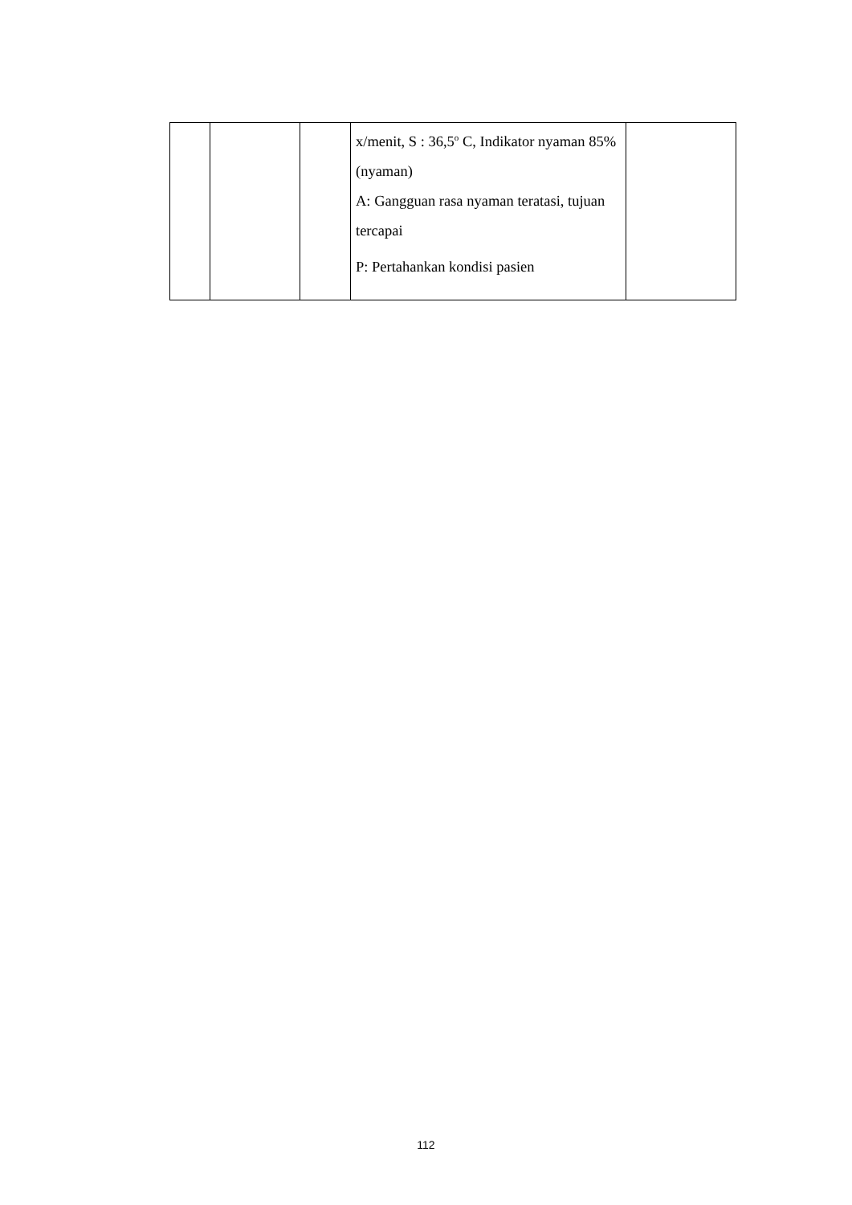| | | | x/menit, S : 36,5<sup>o</sup> C, Indikator nyaman 85% (nyaman) A: Gangguan rasa nyaman teratasi, tujuan tercapai P: Pertahankan kondisi pasien | |
112